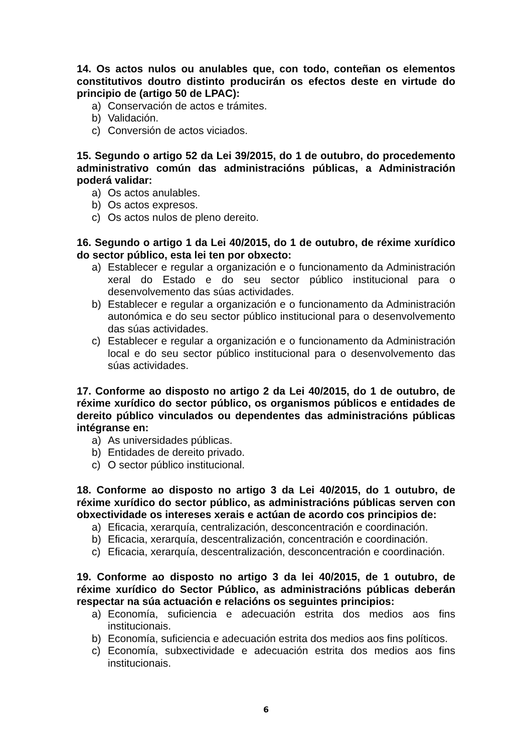14. Os actos nulos ou anulables que, con todo, conteñan os elementos constitutivos doutro distinto producirán os efectos deste en virtude do principio de (artigo 50 de LPAC):
a) Conservación de actos e trámites.
b) Validación.
c) Conversión de actos viciados.
15. Segundo o artigo 52 da Lei 39/2015, do 1 de outubro, do procedemento administrativo común das administracións públicas, a Administración poderá validar:
a) Os actos anulables.
b) Os actos expresos.
c) Os actos nulos de pleno dereito.
16. Segundo o artigo 1 da Lei 40/2015, do 1 de outubro, de réxime xurídico do sector público, esta lei ten por obxecto:
a) Establecer e regular a organización e o funcionamento da Administración xeral do Estado e do seu sector público institucional para o desenvolvemento das súas actividades.
b) Establecer e regular a organización e o funcionamento da Administración autonómica e do seu sector público institucional para o desenvolvemento das súas actividades.
c) Establecer e regular a organización e o funcionamento da Administración local e do seu sector público institucional para o desenvolvemento das súas actividades.
17. Conforme ao disposto no artigo 2 da Lei 40/2015, do 1 de outubro, de réxime xurídico do sector público, os organismos públicos e entidades de dereito público vinculados ou dependentes das administracións públicas intégranse en:
a) As universidades públicas.
b) Entidades de dereito privado.
c) O sector público institucional.
18. Conforme ao disposto no artigo 3 da Lei 40/2015, do 1 outubro, de réxime xurídico do sector público, as administracións públicas serven con obxectividade os intereses xerais e actúan de acordo cos principios de:
a) Eficacia, xerarquía, centralización, desconcentración e coordinación.
b) Eficacia, xerarquía, descentralización, concentración e coordinación.
c) Eficacia, xerarquía, descentralización, desconcentración e coordinación.
19. Conforme ao disposto no artigo 3 da lei 40/2015, de 1 outubro, de réxime xurídico do Sector Público, as administracións públicas deberán respectar na súa actuación e relacións os seguintes principios:
a) Economía, suficiencia e adecuación estrita dos medios aos fins institucionais.
b) Economía, suficiencia e adecuación estrita dos medios aos fins políticos.
c) Economía, subxectividade e adecuación estrita dos medios aos fins institucionais.
6